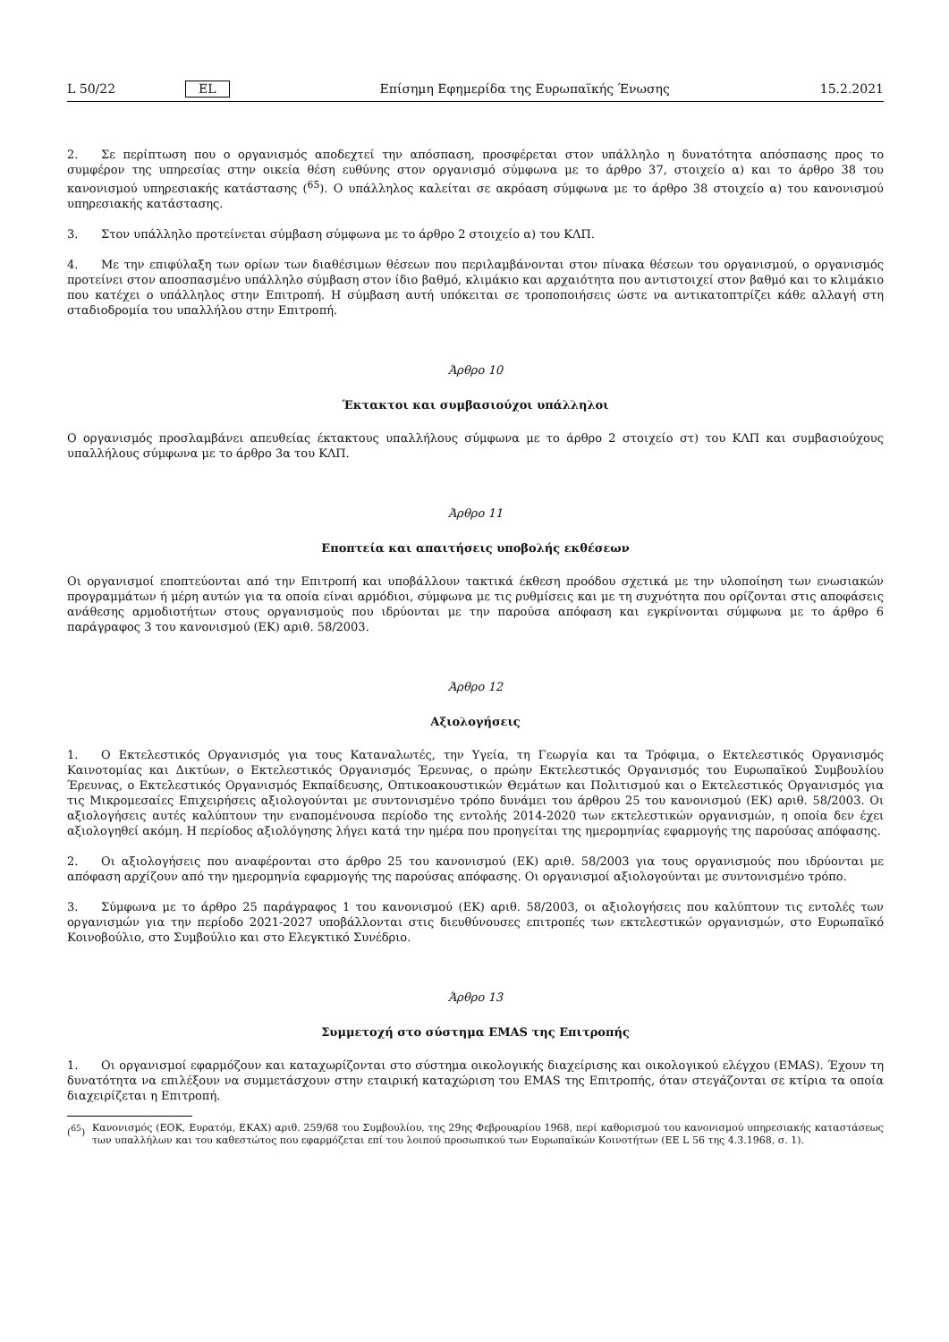L 50/22 EL Επίσημη Εφημερίδα της Ευρωπαϊκής Ένωσης 15.2.2021
2. Σε περίπτωση που ο οργανισμός αποδεχτεί την απόσπαση, προσφέρεται στον υπάλληλο η δυνατότητα απόσπασης προς το συμφέρον της υπηρεσίας στην οικεία θέση ευθύνης στον οργανισμό σύμφωνα με το άρθρο 37, στοιχείο α) και το άρθρο 38 του κανονισμού υπηρεσιακής κατάστασης (<sup>65</sup>). Ο υπάλληλος καλείται σε ακρόαση σύμφωνα με το άρθρο 38 στοιχείο α) του κανονισμού υπηρεσιακής κατάστασης.
3. Στον υπάλληλο προτείνεται σύμβαση σύμφωνα με το άρθρο 2 στοιχείο α) του ΚΛΠ.
4. Με την επιφύλαξη των ορίων των διαθέσιμων θέσεων που περιλαμβάνονται στον πίνακα θέσεων του οργανισμού, ο οργανισμός προτείνει στον αποσπασμένο υπάλληλο σύμβαση στον ίδιο βαθμό, κλιμάκιο και αρχαιότητα που αντιστοιχεί στον βαθμό και το κλιμάκιο που κατέχει ο υπάλληλος στην Επιτροπή. Η σύμβαση αυτή υπόκειται σε τροποποιήσεις ώστε να αντικατοπτρίζει κάθε αλλαγή στη σταδιοδρομία του υπαλλήλου στην Επιτροπή.
Άρθρο 10
Έκτακτοι και συμβασιούχοι υπάλληλοι
Ο οργανισμός προσλαμβάνει απευθείας έκτακτους υπαλλήλους σύμφωνα με το άρθρο 2 στοιχείο στ) του ΚΛΠ και συμβασιούχους υπαλλήλους σύμφωνα με το άρθρο 3α του ΚΛΠ.
Άρθρο 11
Εποπτεία και απαιτήσεις υποβολής εκθέσεων
Οι οργανισμοί εποπτεύονται από την Επιτροπή και υποβάλλουν τακτικά έκθεση προόδου σχετικά με την υλοποίηση των ενωσιακών προγραμμάτων ή μέρη αυτών για τα οποία είναι αρμόδιοι, σύμφωνα με τις ρυθμίσεις και με τη συχνότητα που ορίζονται στις αποφάσεις ανάθεσης αρμοδιοτήτων στους οργανισμούς που ιδρύονται με την παρούσα απόφαση και εγκρίνονται σύμφωνα με το άρθρο 6 παράγραφος 3 του κανονισμού (ΕΚ) αριθ. 58/2003.
Άρθρο 12
Αξιολογήσεις
1. Ο Εκτελεστικός Οργανισμός για τους Καταναλωτές, την Υγεία, τη Γεωργία και τα Τρόφιμα, ο Εκτελεστικός Οργανισμός Καινοτομίας και Δικτύων, ο Εκτελεστικός Οργανισμός Έρευνας, ο πρώην Εκτελεστικός Οργανισμός του Ευρωπαϊκού Συμβουλίου Έρευνας, ο Εκτελεστικός Οργανισμός Εκπαίδευσης, Οπτικοακουστικών Θεμάτων και Πολιτισμού και ο Εκτελεστικός Οργανισμός για τις Μικρομεσαίες Επιχειρήσεις αξιολογούνται με συντονισμένο τρόπο δυνάμει του άρθρου 25 του κανονισμού (ΕΚ) αριθ. 58/2003. Οι αξιολογήσεις αυτές καλύπτουν την εναπομένουσα περίοδο της εντολής 2014-2020 των εκτελεστικών οργανισμών, η οποία δεν έχει αξιολογηθεί ακόμη. Η περίοδος αξιολόγησης λήγει κατά την ημέρα που προηγείται της ημερομηνίας εφαρμογής της παρούσας απόφασης.
2. Οι αξιολογήσεις που αναφέρονται στο άρθρο 25 του κανονισμού (ΕΚ) αριθ. 58/2003 για τους οργανισμούς που ιδρύονται με απόφαση αρχίζουν από την ημερομηνία εφαρμογής της παρούσας απόφασης. Οι οργανισμοί αξιολογούνται με συντονισμένο τρόπο.
3. Σύμφωνα με το άρθρο 25 παράγραφος 1 του κανονισμού (ΕΚ) αριθ. 58/2003, οι αξιολογήσεις που καλύπτουν τις εντολές των οργανισμών για την περίοδο 2021-2027 υποβάλλονται στις διευθύνουσες επιτροπές των εκτελεστικών οργανισμών, στο Ευρωπαϊκό Κοινοβούλιο, στο Συμβούλιο και στο Ελεγκτικό Συνέδριο.
Άρθρο 13
Συμμετοχή στο σύστημα EMAS της Επιτροπής
1. Οι οργανισμοί εφαρμόζουν και καταχωρίζονται στο σύστημα οικολογικής διαχείρισης και οικολογικού ελέγχου (EMAS). Έχουν τη δυνατότητα να επιλέξουν να συμμετάσχουν στην εταιρική καταχώριση του EMAS της Επιτροπής, όταν στεγάζονται σε κτίρια τα οποία διαχειρίζεται η Επιτροπή.
(<sup>65</sup>) Κανονισμός (ΕΟΚ, Ευρατόμ, ΕΚΑΧ) αριθ. 259/68 του Συμβουλίου, της 29ης Φεβρουαρίου 1968, περί καθορισμού του κανονισμού υπηρεσιακής καταστάσεως των υπαλλήλων και του καθεστώτος που εφαρμόζεται επί του λοιπού προσωπικού των Ευρωπαϊκών Κοινοτήτων (ΕΕ L 56 της 4.3.1968, σ. 1).